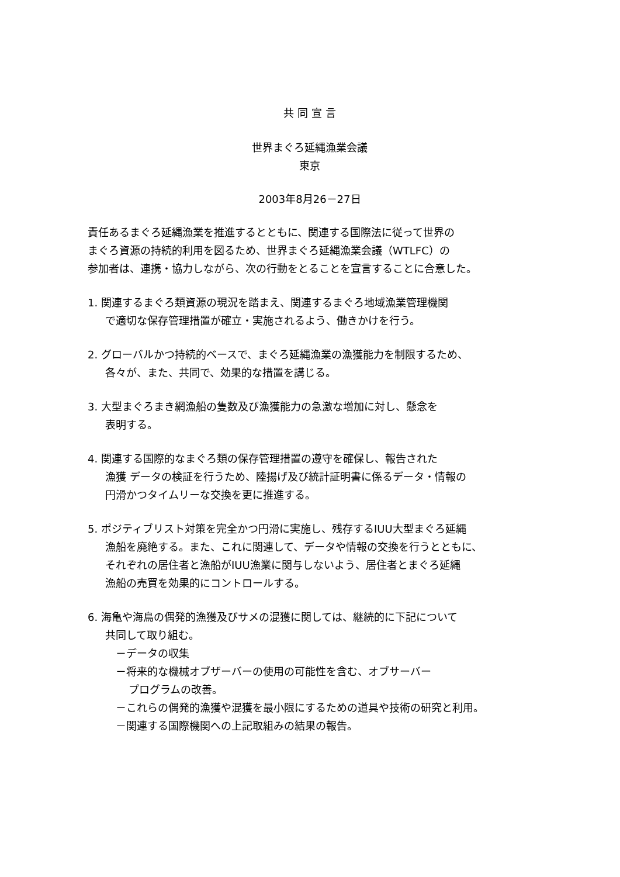共 同 宣 言
世界まぐろ延縄漁業会議
東京
2003年8月26－27日
責任あるまぐろ延縄漁業を推進するとともに、関連する国際法に従って世界の
まぐろ資源の持続的利用を図るため、世界まぐろ延縄漁業会議（WTLFC）の
参加者は、連携・協力しながら、次の行動をとることを宣言することに合意した。
1. 関連するまぐろ類資源の現況を踏まえ、関連するまぐろ地域漁業管理機関
で適切な保存管理措置が確立・実施されるよう、働きかけを行う。
2. グローバルかつ持続的ベースで、まぐろ延縄漁業の漁獲能力を制限するため、
各々が、また、共同で、効果的な措置を講じる。
3. 大型まぐろまき網漁船の隻数及び漁獲能力の急激な増加に対し、懸念を
表明する。
4. 関連する国際的なまぐろ類の保存管理措置の遵守を確保し、報告された
漁獲 データの検証を行うため、陸揚げ及び統計証明書に係るデータ・情報の
円滑かつタイムリーな交換を更に推進する。
5. ポジティブリスト対策を完全かつ円滑に実施し、残存するIUU大型まぐろ延縄
漁船を廃絶する。また、これに関連して、データや情報の交換を行うとともに、
それぞれの居住者と漁船がIUU漁業に関与しないよう、居住者とまぐろ延縄
漁船の売買を効果的にコントロールする。
6. 海亀や海鳥の偶発的漁獲及びサメの混獲に関しては、継続的に下記について
共同して取り組む。
－データの収集
－将来的な機械オブザーバーの使用の可能性を含む、オブサーバー
プログラムの改善。
－これらの偶発的漁獲や混獲を最小限にするための道具や技術の研究と利用。
－関連する国際機関への上記取組みの結果の報告。